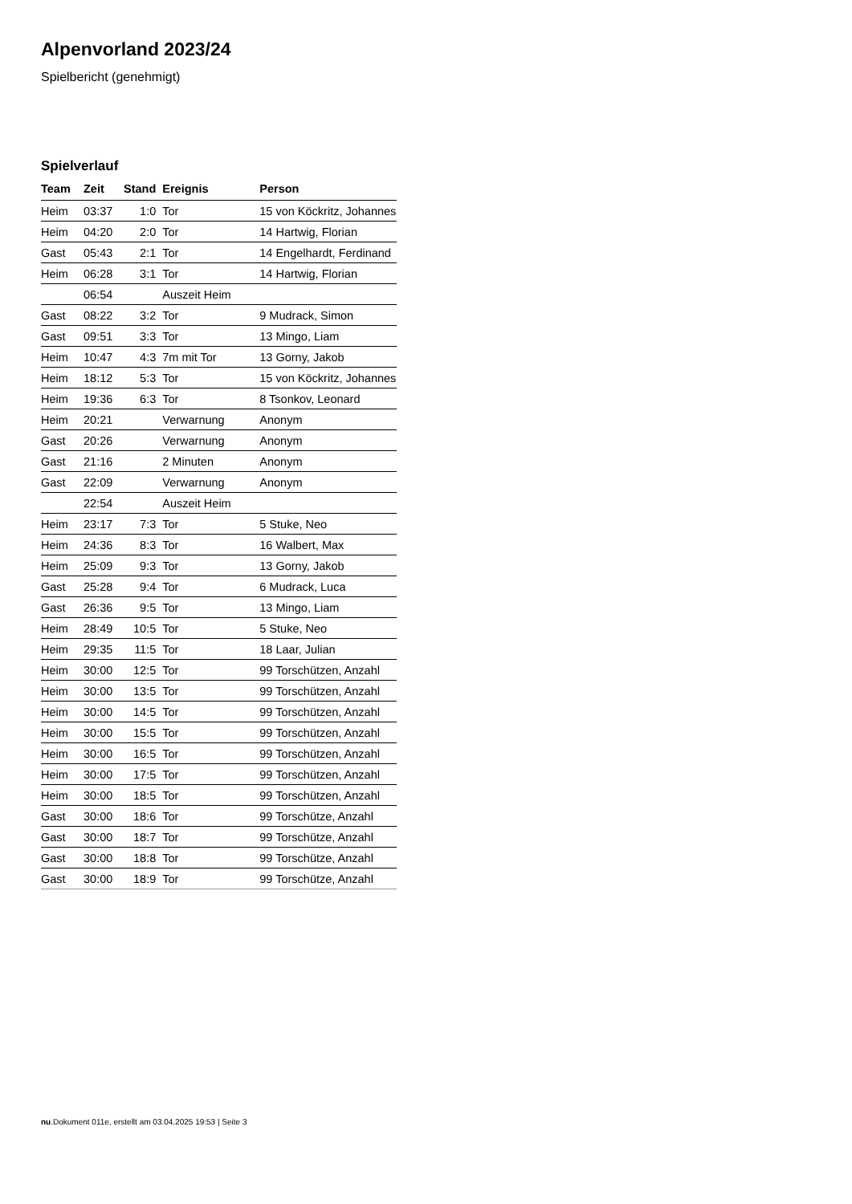Alpenvorland 2023/24
Spielbericht (genehmigt)
Spielverlauf
| Team | Zeit | Stand | Ereignis | Person |
| --- | --- | --- | --- | --- |
| Heim | 03:37 | 1:0 | Tor | 15 von Köckritz, Johannes |
| Heim | 04:20 | 2:0 | Tor | 14 Hartwig, Florian |
| Gast | 05:43 | 2:1 | Tor | 14 Engelhardt, Ferdinand |
| Heim | 06:28 | 3:1 | Tor | 14 Hartwig, Florian |
| | 06:54 | | Auszeit Heim | |
| Gast | 08:22 | 3:2 | Tor | 9 Mudrack, Simon |
| Gast | 09:51 | 3:3 | Tor | 13 Mingo, Liam |
| Heim | 10:47 | 4:3 | 7m mit Tor | 13 Gorny, Jakob |
| Heim | 18:12 | 5:3 | Tor | 15 von Köckritz, Johannes |
| Heim | 19:36 | 6:3 | Tor | 8 Tsonkov, Leonard |
| Heim | 20:21 | | Verwarnung | Anonym |
| Gast | 20:26 | | Verwarnung | Anonym |
| Gast | 21:16 | | 2 Minuten | Anonym |
| Gast | 22:09 | | Verwarnung | Anonym |
| | 22:54 | | Auszeit Heim | |
| Heim | 23:17 | 7:3 | Tor | 5 Stuke, Neo |
| Heim | 24:36 | 8:3 | Tor | 16 Walbert, Max |
| Heim | 25:09 | 9:3 | Tor | 13 Gorny, Jakob |
| Gast | 25:28 | 9:4 | Tor | 6 Mudrack, Luca |
| Gast | 26:36 | 9:5 | Tor | 13 Mingo, Liam |
| Heim | 28:49 | 10:5 | Tor | 5 Stuke, Neo |
| Heim | 29:35 | 11:5 | Tor | 18 Laar, Julian |
| Heim | 30:00 | 12:5 | Tor | 99 Torschützen, Anzahl |
| Heim | 30:00 | 13:5 | Tor | 99 Torschützen, Anzahl |
| Heim | 30:00 | 14:5 | Tor | 99 Torschützen, Anzahl |
| Heim | 30:00 | 15:5 | Tor | 99 Torschützen, Anzahl |
| Heim | 30:00 | 16:5 | Tor | 99 Torschützen, Anzahl |
| Heim | 30:00 | 17:5 | Tor | 99 Torschützen, Anzahl |
| Heim | 30:00 | 18:5 | Tor | 99 Torschützen, Anzahl |
| Gast | 30:00 | 18:6 | Tor | 99 Torschütze, Anzahl |
| Gast | 30:00 | 18:7 | Tor | 99 Torschütze, Anzahl |
| Gast | 30:00 | 18:8 | Tor | 99 Torschütze, Anzahl |
| Gast | 30:00 | 18:9 | Tor | 99 Torschütze, Anzahl |
nu.Dokument 011e, erstellt am 03.04.2025 19:53 | Seite 3